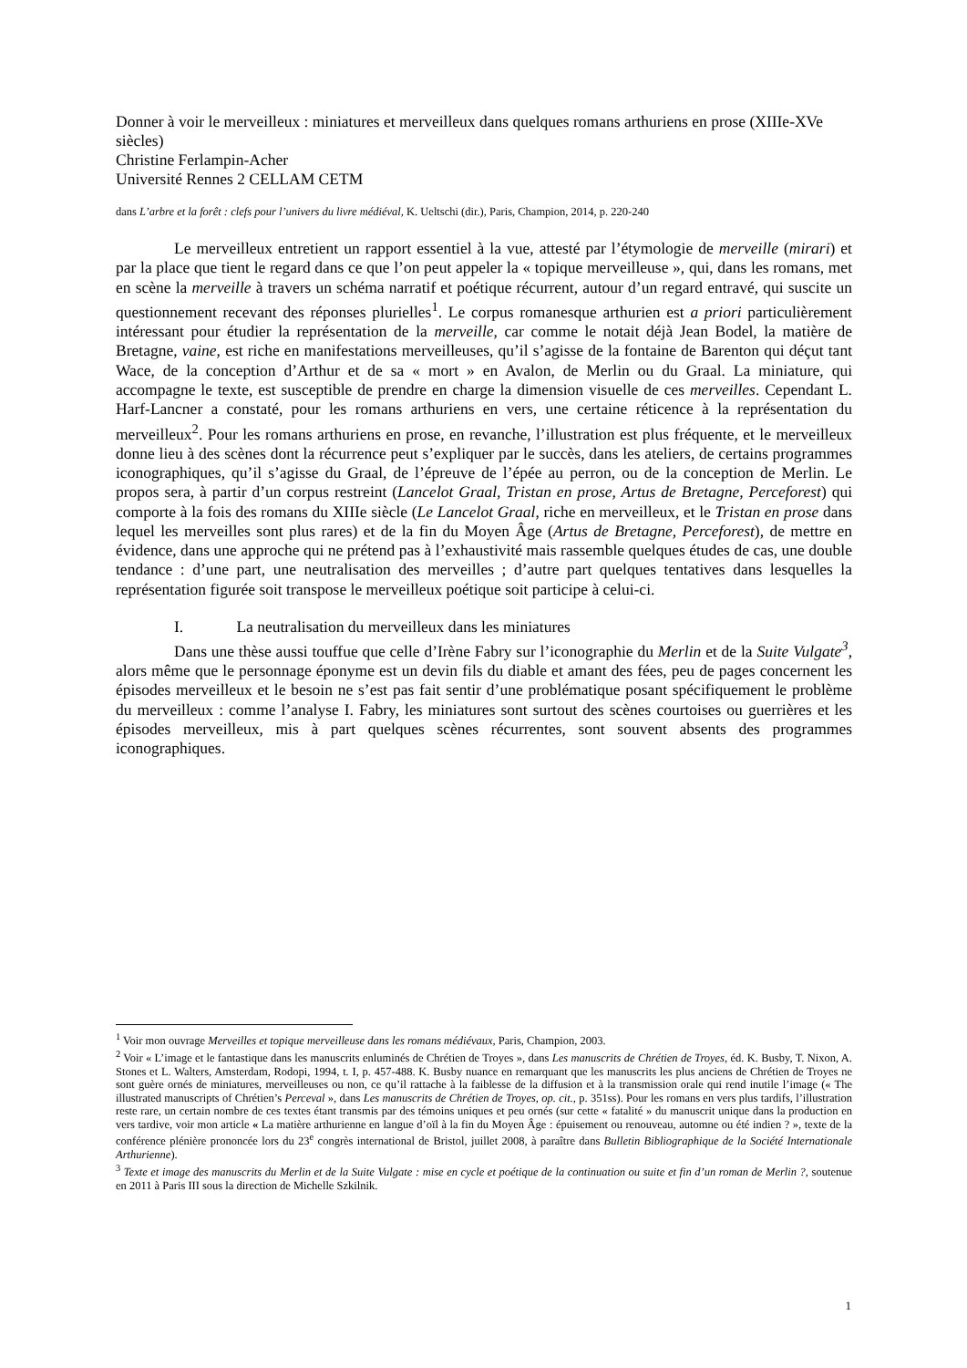Donner à voir le merveilleux : miniatures et merveilleux dans quelques romans arthuriens en prose (XIIIe-XVe siècles)
Christine Ferlampin-Acher
Université Rennes 2 CELLAM CETM
dans L’arbre et la forêt : clefs pour l’univers du livre médiéval, K. Ueltschi (dir.), Paris, Champion, 2014, p. 220-240
Le merveilleux entretient un rapport essentiel à la vue, attesté par l’étymologie de merveille (mirari) et par la place que tient le regard dans ce que l’on peut appeler la « topique merveilleuse », qui, dans les romans, met en scène la merveille à travers un schéma narratif et poétique récurrent, autour d’un regard entravé, qui suscite un questionnement recevant des réponses plurielles<sup>1</sup>. Le corpus romanesque arthurien est a priori particulièrement intéressant pour étudier la représentation de la merveille, car comme le notait déjà Jean Bodel, la matière de Bretagne, vaine, est riche en manifestations merveilleuses, qu’il s’agisse de la fontaine de Barenton qui déçut tant Wace, de la conception d’Arthur et de sa « mort » en Avalon, de Merlin ou du Graal. La miniature, qui accompagne le texte, est susceptible de prendre en charge la dimension visuelle de ces merveilles. Cependant L. Harf-Lancner a constaté, pour les romans arthuriens en vers, une certaine réticence à la représentation du merveilleux<sup>2</sup>. Pour les romans arthuriens en prose, en revanche, l’illustration est plus fréquente, et le merveilleux donne lieu à des scènes dont la récurrence peut s’expliquer par le succès, dans les ateliers, de certains programmes iconographiques, qu’il s’agisse du Graal, de l’épreuve de l’épée au perron, ou de la conception de Merlin. Le propos sera, à partir d’un corpus restreint (Lancelot Graal, Tristan en prose, Artus de Bretagne, Perceforest) qui comporte à la fois des romans du XIIIe siècle (Le Lancelot Graal, riche en merveilleux, et le Tristan en prose dans lequel les merveilles sont plus rares) et de la fin du Moyen Âge (Artus de Bretagne, Perceforest), de mettre en évidence, dans une approche qui ne prétend pas à l’exhaustivité mais rassemble quelques études de cas, une double tendance : d’une part, une neutralisation des merveilles ; d’autre part quelques tentatives dans lesquelles la représentation figurée soit transpose le merveilleux poétique soit participe à celui-ci.
I. La neutralisation du merveilleux dans les miniatures
Dans une thèse aussi touffue que celle d’Irène Fabry sur l’iconographie du Merlin et de la Suite Vulgate<sup>3</sup>, alors même que le personnage éponyme est un devin fils du diable et amant des fées, peu de pages concernent les épisodes merveilleux et le besoin ne s’est pas fait sentir d’une problématique posant spécifiquement le problème du merveilleux : comme l’analyse I. Fabry, les miniatures sont surtout des scènes courtoises ou guerrières et les épisodes merveilleux, mis à part quelques scènes récurrentes, sont souvent absents des programmes iconographiques.
<sup>1</sup> Voir mon ouvrage Merveilles et topique merveilleuse dans les romans médiévaux, Paris, Champion, 2003.
<sup>2</sup> Voir « L’image et le fantastique dans les manuscrits enluminés de Chrétien de Troyes », dans Les manuscrits de Chrétien de Troyes, éd. K. Busby, T. Nixon, A. Stones et L. Walters, Amsterdam, Rodopi, 1994, t. I, p. 457-488. K. Busby nuance en remarquant que les manuscrits les plus anciens de Chrétien de Troyes ne sont guère ornés de miniatures, merveilleuses ou non, ce qu’il rattache à la faiblesse de la diffusion et à la transmission orale qui rend inutile l’image (« The illustrated manuscripts of Chrétien’s Perceval », dans Les manuscrits de Chrétien de Troyes, op. cit., p. 351ss). Pour les romans en vers plus tardifs, l’illustration reste rare, un certain nombre de ces textes étant transmis par des témoins uniques et peu ornés (sur cette « fatalité » du manuscrit unique dans la production en vers tardive, voir mon article « La matière arthurienne en langue d’oïl à la fin du Moyen Âge : épuisement ou renouveau, automne ou été indien ? », texte de la conférence plénière prononcée lors du 23<sup>e</sup> congrès international de Bristol, juillet 2008, à paraître dans Bulletin Bibliographique de la Société Internationale Arthurienne).
<sup>3</sup> Texte et image des manuscrits du Merlin et de la Suite Vulgate : mise en cycle et poétique de la continuation ou suite et fin d’un roman de Merlin ?, soutenue en 2011 à Paris III sous la direction de Michelle Szkilnik.
1